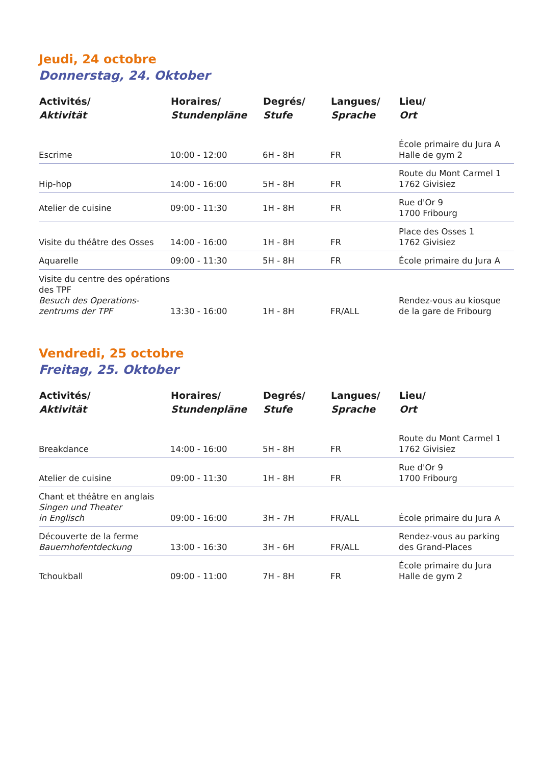Jeudi, 24 octobre
Donnerstag, 24. Oktober
| Activités/ Aktivität | Horaires/ Stundenpläne | Degrés/ Stufe | Langues/ Sprache | Lieu/ Ort |
| --- | --- | --- | --- | --- |
| Escrime | 10:00 - 12:00 | 6H - 8H | FR | École primaire du Jura A Halle de gym 2 |
| Hip-hop | 14:00 - 16:00 | 5H - 8H | FR | Route du Mont Carmel 1 1762 Givisiez |
| Atelier de cuisine | 09:00 - 11:30 | 1H - 8H | FR | Rue d'Or 9 1700 Fribourg |
| Visite du théâtre des Osses | 14:00 - 16:00 | 1H - 8H | FR | Place des Osses 1 1762 Givisiez |
| Aquarelle | 09:00 - 11:30 | 5H - 8H | FR | École primaire du Jura A |
| Visite du centre des opérations des TPF Besuch des Operations-zentrums der TPF | 13:30 - 16:00 | 1H - 8H | FR/ALL | Rendez-vous au kiosque de la gare de Fribourg |
Vendredi, 25 octobre
Freitag, 25. Oktober
| Activités/ Aktivität | Horaires/ Stundenpläne | Degrés/ Stufe | Langues/ Sprache | Lieu/ Ort |
| --- | --- | --- | --- | --- |
| Breakdance | 14:00 - 16:00 | 5H - 8H | FR | Route du Mont Carmel 1 1762 Givisiez |
| Atelier de cuisine | 09:00 - 11:30 | 1H - 8H | FR | Rue d'Or 9 1700 Fribourg |
| Chant et théâtre en anglais Singen und Theater in Englisch | 09:00 - 16:00 | 3H - 7H | FR/ALL | École primaire du Jura A |
| Découverte de la ferme Bauernhofentdeckung | 13:00 - 16:30 | 3H - 6H | FR/ALL | Rendez-vous au parking des Grand-Places |
| Tchoukball | 09:00 - 11:00 | 7H - 8H | FR | École primaire du Jura Halle de gym 2 |